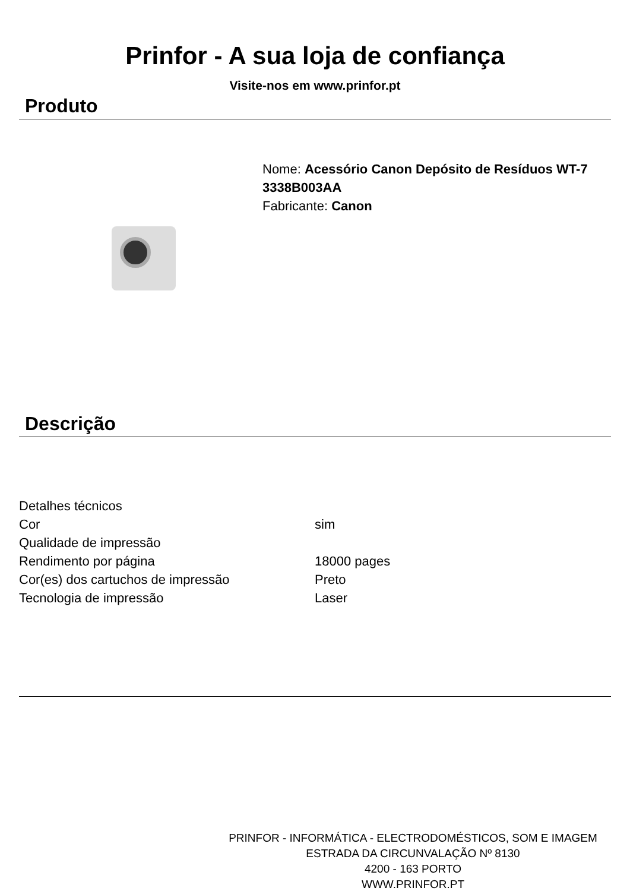Prinfor - A sua loja de confiança
Visite-nos em www.prinfor.pt
Produto
Nome: Acessório Canon Depósito de Resíduos WT-7
3338B003AA
Fabricante: Canon
Descrição
| Detalhes técnicos | |
| Cor | sim |
| Qualidade de impressão | |
| Rendimento por página | 18000 pages |
| Cor(es) dos cartuchos de impressão | Preto |
| Tecnologia de impressão | Laser |
PRINFOR - INFORMÁTICA - ELECTRODOMÉSTICOS, SOM E IMAGEM
ESTRADA DA CIRCUNVALAÇÃO Nº 8130
4200 - 163 PORTO
WWW.PRINFOR.PT